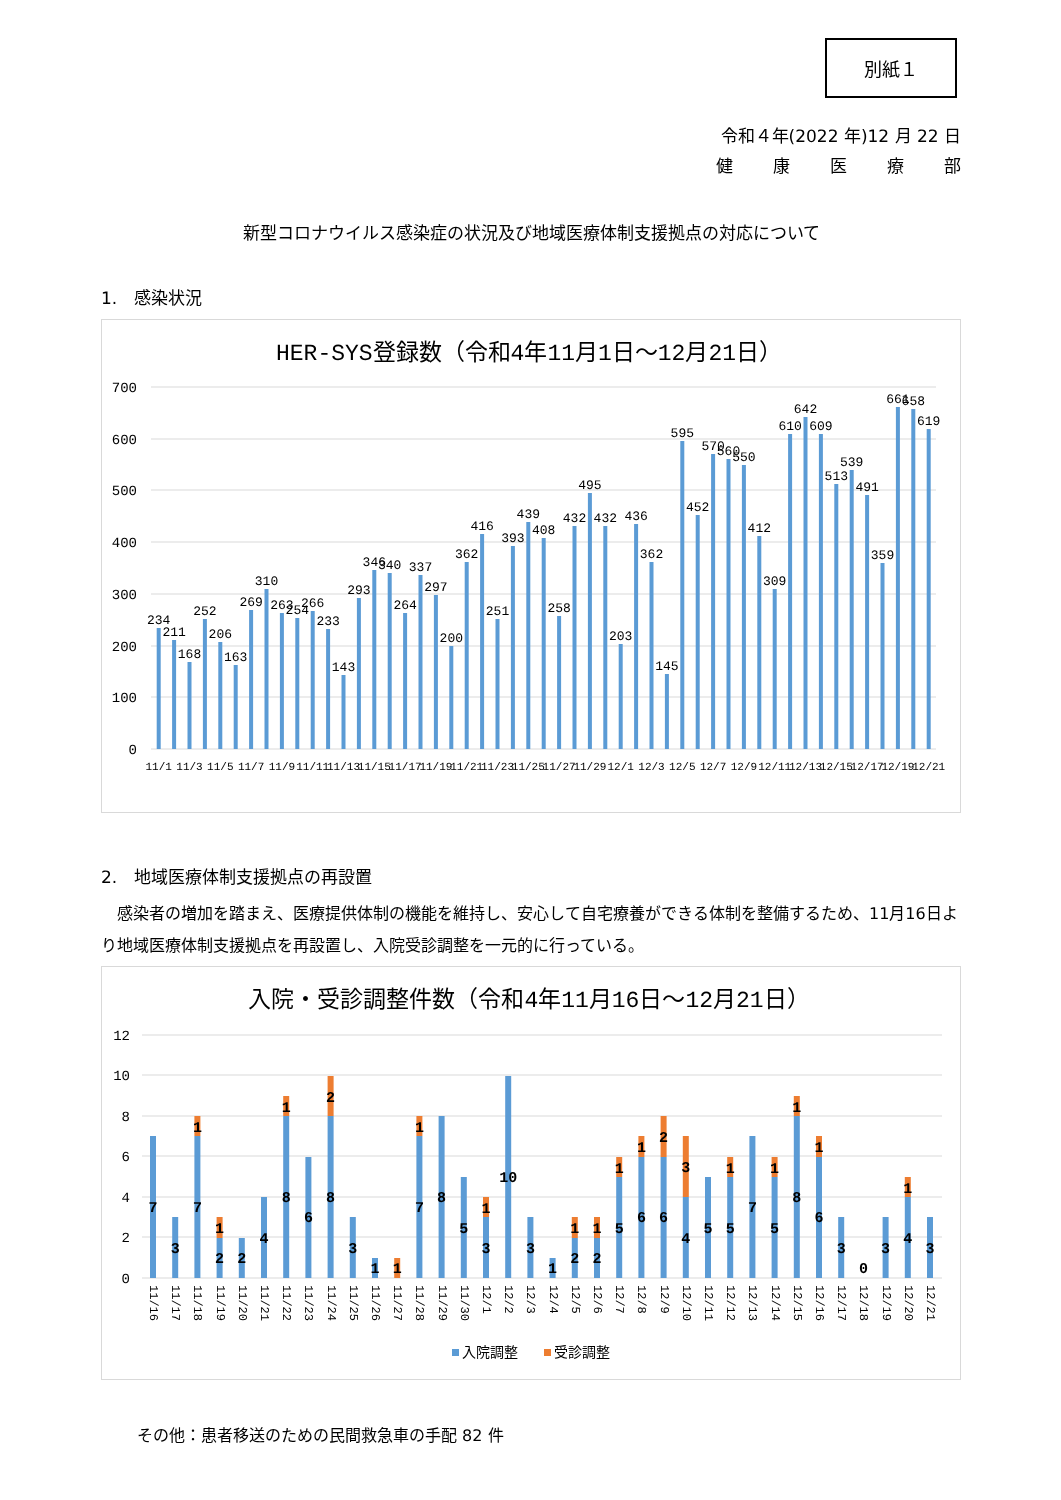別紙１
令和４年(2022 年)12 月 22 日
健 康 医 療 部
新型コロナウイルス感染症の状況及び地域医療体制支援拠点の対応について
1.　感染状況
HER-SYS登録数（令和4年11月1日～12月21日）
700
600
500
400
300
200
100
0
234
211
168
252
206
163
269
310
263
254
266
233
143
293
346
340
264
337
297
200
362
416
251
393
439
408
258
432
495
432
203
436
362
145
595
452
570
560
550
412
309
610
642
609
513
539
491
359
661
658
619
11/1
11/3
11/5
11/7
11/9
11/11
11/13
11/15
11/17
11/19
11/21
11/23
11/25
11/27
11/29
12/1
12/3
12/5
12/7
12/9
12/11
12/13
12/15
12/17
12/19
12/21
2.　地域医療体制支援拠点の再設置
　感染者の増加を踏まえ、医療提供体制の機能を維持し、安心して自宅療養ができる体制を整備するため、11月16日より地域医療体制支援拠点を再設置し、入院受診調整を一元的に行っている。
入院・受診調整件数（令和4年11月16日～12月21日）
12
10
8
6
4
2
0
7
3
1
7
1
2
2
4
1
8
6
2
8
3
1
1
1
7
8
5
1
3
10
3
1
1
2
1
2
1
5
1
6
2
6
3
4
5
1
5
7
1
5
1
8
1
6
3
0
3
1
4
3
11/16
11/17
11/18
11/19
11/20
11/21
11/22
11/23
11/24
11/25
11/26
11/27
11/28
11/29
11/30
12/1
12/2
12/3
12/4
12/5
12/6
12/7
12/8
12/9
12/10
12/11
12/12
12/13
12/14
12/15
12/16
12/17
12/18
12/19
12/20
12/21
入院調整
受診調整
その他：患者移送のための民間救急車の手配 82 件